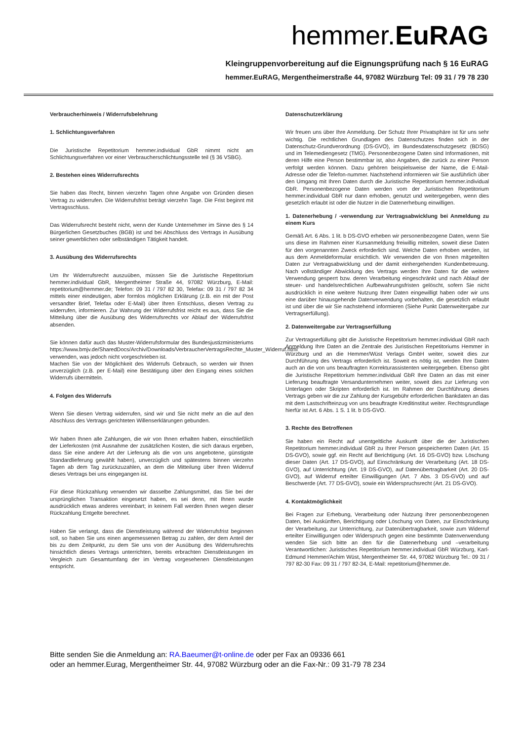hemmer.EuRAG
Kleingruppenvorbereitung auf die Eignungsprüfung nach § 16 EuRAG
hemmer.EuRAG, Mergentheimerstraße 44, 97082 Würzburg Tel: 09 31 / 79 78 230
Verbraucherhinweis / Widerrufsbelehrung
1. Schlichtungsverfahren
Die Juristische Repetitorium hemmer.individual GbR nimmt nicht am Schlichtungsverfahren vor einer Verbraucherschlichtungsstelle teil (§ 36 VSBG).
2. Bestehen eines Widerrufsrechts
Sie haben das Recht, binnen vierzehn Tagen ohne Angabe von Gründen diesen Vertrag zu widerrufen. Die Widerrufsfrist beträgt vierzehn Tage. Die Frist beginnt mit Vertragsschluss.
Das Widerrufsrecht besteht nicht, wenn der Kunde Unternehmer im Sinne des § 14 Bürgerlichen Gesetzbuches (BGB) ist und bei Abschluss des Vertrags in Ausübung seiner gewerblichen oder selbständigen Tätigkeit handelt.
3. Ausübung des Widerrufsrechts
Um Ihr Widerrufsrecht auszuüben, müssen Sie die Juristische Repetitorium hemmer.individual GbR, Mergentheimer Straße 44, 97082 Würzburg, E-Mail: repetitorium@hemmer.de; Telefon: 09 31 / 797 82 30, Telefax: 09 31 / 797 82 34 mittels einer eindeutigen, aber formlos möglichen Erklärung (z.B. ein mit der Post versandter Brief, Telefax oder E-Mail) über Ihren Entschluss, diesen Vertrag zu widerrufen, informieren. Zur Wahrung der Widerrufsfrist reicht es aus, dass Sie die Mitteilung über die Ausübung des Widerrufsrechts vor Ablauf der Widerrufsfrist absenden.
Sie können dafür auch das Muster-Widerrufsformular des Bundesjustizministeriums https://www.bmjv.de/SharedDocs/Archiv/Downloads/VerbraucherVertragsRechte_Muster_Widerruf.html verwenden, was jedoch nicht vorgeschrieben ist.
Machen Sie von der Möglichkeit des Widerrufs Gebrauch, so werden wir Ihnen unverzüglich (z.B. per E-Mail) eine Bestätigung über den Eingang eines solchen Widerrufs übermitteln.
4. Folgen des Widerrufs
Wenn Sie diesen Vertrag widerrufen, sind wir und Sie nicht mehr an die auf den Abschluss des Vertrags gerichteten Willenserklärungen gebunden.
Wir haben Ihnen alle Zahlungen, die wir von Ihnen erhalten haben, einschließlich der Lieferkosten (mit Ausnahme der zusätzlichen Kosten, die sich daraus ergeben, dass Sie eine andere Art der Lieferung als die von uns angebotene, günstigste Standardlieferung gewählt haben), unverzüglich und spätestens binnen vierzehn Tagen ab dem Tag zurückzuzahlen, an dem die Mitteilung über Ihren Widerruf dieses Vertrags bei uns eingegangen ist.
Für diese Rückzahlung verwenden wir dasselbe Zahlungsmittel, das Sie bei der ursprünglichen Transaktion eingesetzt haben, es sei denn, mit Ihnen wurde ausdrücklich etwas anderes vereinbart; in keinem Fall werden Ihnen wegen dieser Rückzahlung Entgelte berechnet.
Haben Sie verlangt, dass die Dienstleistung während der Widerrufsfrist beginnen soll, so haben Sie uns einen angemessenen Betrag zu zahlen, der dem Anteil der bis zu dem Zeitpunkt, zu dem Sie uns von der Ausübung des Widerrufsrechts hinsichtlich dieses Vertrags unterrichten, bereits erbrachten Dienstleistungen im Vergleich zum Gesamtumfang der im Vertrag vorgesehenen Dienstleistungen entspricht.
Datenschutzerklärung
Wir freuen uns über Ihre Anmeldung. Der Schutz Ihrer Privatsphäre ist für uns sehr wichtig. Die rechtlichen Grundlagen des Datenschutzes finden sich in der Datenschutz-Grundverordnung (DS-GVO), im Bundesdatenschutzgesetz (BDSG) und im Telemediengesetz (TMG). Personenbezogene Daten sind Informationen, mit deren Hilfe eine Person bestimmbar ist, also Angaben, die zurück zu einer Person verfolgt werden können. Dazu gehören beispielsweise der Name, die E-Mail-Adresse oder die Telefon-nummer. Nachstehend informieren wir Sie ausführlich über den Umgang mit Ihren Daten durch die Juristische Repetitorium hemmer.individual GbR. Personenbezogene Daten werden vom der Juristischen Repetitorium hemmer.individual GbR nur dann erhoben, genutzt und weitergegeben, wenn dies gesetzlich erlaubt ist oder die Nutzer in die Datenerhebung einwilligen.
1. Datenerhebung / -verwendung zur Vertragsabwicklung bei Anmeldung zu einem Kurs
Gemäß Art. 6 Abs. 1 lit. b DS-GVO erheben wir personenbezogene Daten, wenn Sie uns diese im Rahmen einer Kursanmeldung freiwillig mitteilen, soweit diese Daten für den vorgenannten Zweck erforderlich sind. Welche Daten erhoben werden, ist aus dem Anmeldeformular ersichtlich. Wir verwenden die von Ihnen mitgeteilten Daten zur Vertragsabwicklung und der damit einhergehenden Kundenbetreuung. Nach vollständiger Abwicklung des Vertrags werden Ihre Daten für die weitere Verwendung gesperrt bzw. deren Verarbeitung eingeschränkt und nach Ablauf der steuer- und handelsrechtlichen Aufbewahrungsfristen gelöscht, sofern Sie nicht ausdrücklich in eine weitere Nutzung Ihrer Daten eingewilligt haben oder wir uns eine darüber hinausgehende Datenverwendung vorbehalten, die gesetzlich erlaubt ist und über die wir Sie nachstehend informieren (Siehe Punkt Datenweitergabe zur Vertragserfüllung).
2. Datenweitergabe zur Vertragserfüllung
Zur Vertragserfüllung gibt die Juristische Repetitorium hemmer.individual GbR nach Anmeldung Ihre Daten an die Zentrale des Juristischen Repetitoriums Hemmer in Würzburg und an die Hemmer/Wüst Verlags GmbH weiter, soweit dies zur Durchführung des Vertrags erforderlich ist. Soweit es nötig ist, werden Ihre Daten auch an die von uns beauftragten Korrekturassistenten weitergegeben. Ebenso gibt die Juristische Repetitorium hemmer.individual GbR Ihre Daten an das mit einer Lieferung beauftragte Versandunternehmen weiter, soweit dies zur Lieferung von Unterlagen oder Skripten erforderlich ist. Im Rahmen der Durchführung dieses Vertrags geben wir die zur Zahlung der Kursgebühr erforderlichen Bankdaten an das mit dem Lastschrifteinzug von uns beauftragte Kreditinstitut weiter. Rechtsgrundlage hierfür ist Art. 6 Abs. 1 S. 1 lit. b DS-GVO.
3. Rechte des Betroffenen
Sie haben ein Recht auf unentgeltliche Auskunft über die der Juristischen Repetitorium hemmer.individual GbR zu Ihrer Person gespeicherten Daten (Art. 15 DS-GVO), sowie ggf. ein Recht auf Berichtigung (Art. 16 DS-GVO) bzw. Löschung dieser Daten (Art. 17 DS-GVO), auf Einschränkung der Verarbeitung (Art. 18 DS-GVO), auf Unterrichtung (Art. 19 DS-GVO), auf Datenübertragbarkeit (Art. 20 DS-GVO), auf Widerruf erteilter Einwilligungen (Art. 7 Abs. 3 DS-GVO) und auf Beschwerde (Art. 77 DS-GVO), sowie ein Widerspruchsrecht (Art. 21 DS-GVO).
4. Kontaktmöglichkeit
Bei Fragen zur Erhebung, Verarbeitung oder Nutzung Ihrer personenbezogenen Daten, bei Auskünften, Berichtigung oder Löschung von Daten, zur Einschränkung der Verarbeitung, zur Unterrichtung, zur Datenübertragbarkeit, sowie zum Widerruf erteilter Einwilligungen oder Widerspruch gegen eine bestimmte Datenverwendung wenden Sie sich bitte an den für die Datenerhebung und –verarbeitung Verantwortlichen: Juristisches Repetitorium hemmer.individual GbR Würzburg, Karl-Edmund Hemmer/Achim Wüst, Mergentheimer Str. 44, 97082 Würzburg Tel.: 09 31 / 797 82-30 Fax: 09 31 / 797 82-34, E-Mail: repetitorium@hemmer.de.
Bitte senden Sie die Anmeldung an: RA.Baeumer@t-online.de oder per Fax an 09336 661
oder an hemmer.Eurag, Mergentheimer Str. 44, 97082 Würzburg oder an die Fax-Nr.: 09 31-79 78 234